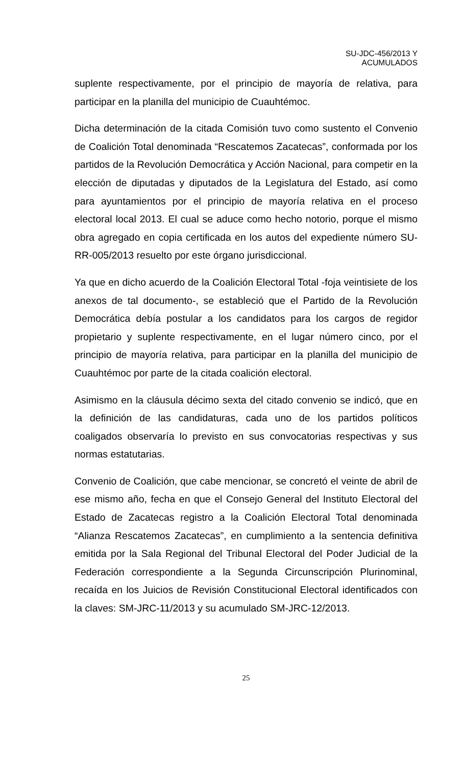SU-JDC-456/2013 Y
ACUMULADOS
suplente respectivamente, por el principio de mayoría de relativa, para participar en la planilla del municipio de Cuauhtémoc.
Dicha determinación de la citada Comisión tuvo como sustento el Convenio de Coalición Total denominada “Rescatemos Zacatecas”, conformada por los partidos de la Revolución Democrática y Acción Nacional, para competir en la elección de diputadas y diputados de la Legislatura del Estado, así como para ayuntamientos por el principio de mayoría relativa en el proceso electoral local 2013. El cual se aduce como hecho notorio, porque el mismo obra agregado en copia certificada en los autos del expediente número SU-RR-005/2013 resuelto por este órgano jurisdiccional.
Ya que en dicho acuerdo de la Coalición Electoral Total -foja veintisiete de los anexos de tal documento-, se estableció que el Partido de la Revolución Democrática debía postular a los candidatos para los cargos de regidor propietario y suplente respectivamente, en el lugar número cinco, por el principio de mayoría relativa, para participar en la planilla del municipio de Cuauhtémoc por parte de la citada coalición electoral.
Asimismo en la cláusula décimo sexta del citado convenio se indicó, que en la definición de las candidaturas, cada uno de los partidos políticos coaligados observaría lo previsto en sus convocatorias respectivas y sus normas estatutarias.
Convenio de Coalición, que cabe mencionar, se concretó el veinte de abril de ese mismo año, fecha en que el Consejo General del Instituto Electoral del Estado de Zacatecas registro a la Coalición Electoral Total denominada “Alianza Rescatemos Zacatecas”, en cumplimiento a la sentencia definitiva emitida por la Sala Regional del Tribunal Electoral del Poder Judicial de la Federación correspondiente a la Segunda Circunscripción Plurinominal, recaída en los Juicios de Revisión Constitucional Electoral identificados con la claves: SM-JRC-11/2013 y su acumulado SM-JRC-12/2013.
25